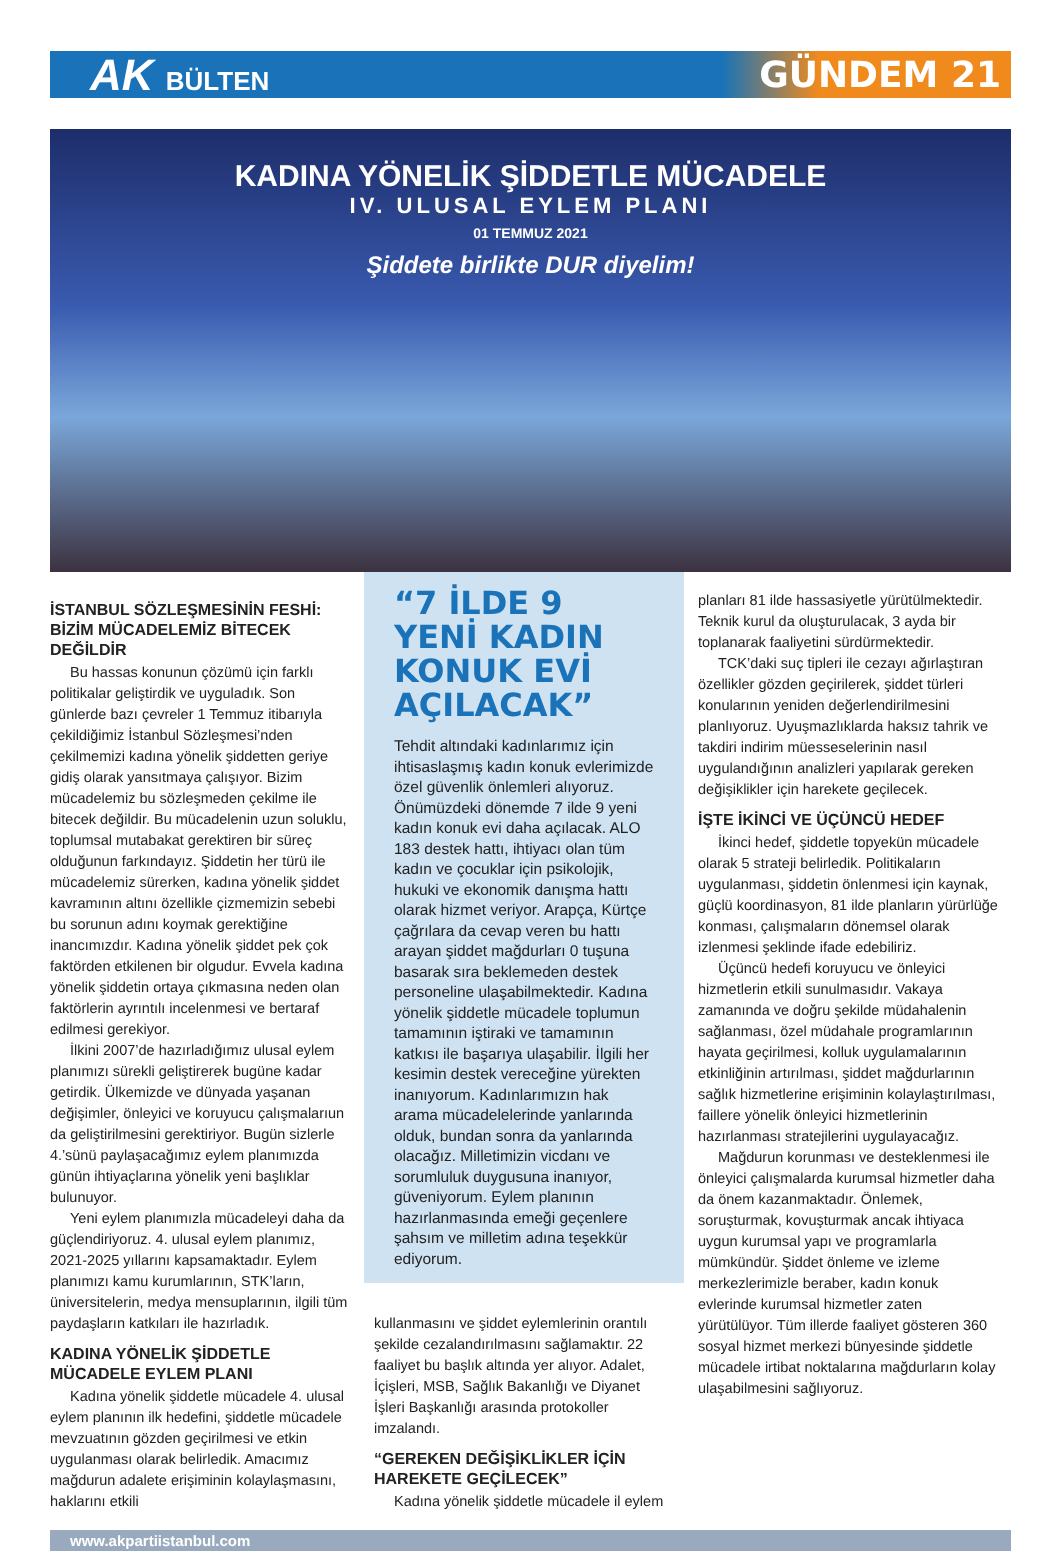AK BÜLTEN
GÜNDEM 21
KADINA YÖNELİK ŞİDDETLE MÜCADELE
IV. ULUSAL EYLEM PLANI
01 TEMMUZ 2021
Şiddete birlikte DUR diyelim!
İSTANBUL SÖZLEŞMESİNİN FESHİ: BİZİM MÜCADELEMİZ BİTECEK DEĞİLDİR
Bu hassas konunun çözümü için farklı politikalar geliştirdik ve uyguladık. Son günlerde bazı çevreler 1 Temmuz itibarıyla çekildiğimiz İstanbul Sözleşmesi’nden çekilmemizi kadına yönelik şiddetten geriye gidiş olarak yansıtmaya çalışıyor. Bizim mücadelemiz bu sözleşmeden çekilme ile bitecek değildir. Bu mücadelenin uzun soluklu, toplumsal mutabakat gerektiren bir süreç olduğunun farkındayız. Şiddetin her türü ile mücadelemiz sürerken, kadına yönelik şiddet kavramının altını özellikle çizmemizin sebebi bu sorunun adını koymak gerektiğine inancımızdır. Kadına yönelik şiddet pek çok faktörden etkilenen bir olgudur. Evvela kadına yönelik şiddetin ortaya çıkmasına neden olan faktörlerin ayrıntılı incelenmesi ve bertaraf edilmesi gerekiyor.
İlkini 2007’de hazırladığımız ulusal eylem planımızı sürekli geliştirerek bugüne kadar getirdik. Ülkemizde ve dünyada yaşanan değişimler, önleyici ve koruyucu çalışmalarıun da geliştirilmesini gerektiriyor. Bugün sizlerle 4.’sünü paylaşacağımız eylem planımızda günün ihtiyaçlarına yönelik yeni başlıklar bulunuyor.
Yeni eylem planımızla mücadeleyi daha da güçlendiriyoruz. 4. ulusal eylem planımız, 2021-2025 yıllarını kapsamaktadır. Eylem planımızı kamu kurumlarının, STK’ların, üniversitelerin, medya mensuplarının, ilgili tüm paydaşların katkıları ile hazırladık.
KADINA YÖNELİK ŞİDDETLE MÜCADELE EYLEM PLANI
Kadına yönelik şiddetle mücadele 4. ulusal eylem planının ilk hedefini, şiddetle mücadele mevzuatının gözden geçirilmesi ve etkin uygulanması olarak belirledik. Amacımız mağdurun adalete erişiminin kolaylaşmasını, haklarını etkili
“7 İLDE 9 YENİ KADIN KONUK EVİ AÇILACAK”
Tehdit altındaki kadınlarımız için ihtisaslaşmış kadın konuk evlerimizde özel güvenlik önlemleri alıyoruz. Önümüzdeki dönemde 7 ilde 9 yeni kadın konuk evi daha açılacak. ALO 183 destek hattı, ihtiyacı olan tüm kadın ve çocuklar için psikolojik, hukuki ve ekonomik danışma hattı olarak hizmet veriyor. Arapça, Kürtçe çağrılara da cevap veren bu hattı arayan şiddet mağdurları 0 tuşuna basarak sıra beklemeden destek personeline ulaşabilmektedir. Kadına yönelik şiddetle mücadele toplumun tamamının iştiraki ve tamamının katkısı ile başarıya ulaşabilir. İlgili her kesimin destek vereceğine yürekten inanıyorum. Kadınlarımızın hak arama mücadelelerinde yanlarında olduk, bundan sonra da yanlarında olacağız. Milletimizin vicdanı ve sorumluluk duygusuna inanıyor, güveniyorum. Eylem planının hazırlanmasında emeği geçenlere şahsım ve milletim adına teşekkür ediyorum.
kullanmasını ve şiddet eylemlerinin orantılı şekilde cezalandırılmasını sağlamaktır. 22 faaliyet bu başlık altında yer alıyor. Adalet, İçişleri, MSB, Sağlık Bakanlığı ve Diyanet İşleri Başkanlığı arasında protokoller imzalandı.
“GEREKEN DEĞİŞİKLİKLER İÇİN HAREKETE GEÇİLECEK”
Kadına yönelik şiddetle mücadele il eylem
planları 81 ilde hassasiyetle yürütülmektedir. Teknik kurul da oluşturulacak, 3 ayda bir toplanarak faaliyetini sürdürmektedir.
TCK’daki suç tipleri ile cezayı ağırlaştıran özellikler gözden geçirilerek, şiddet türleri konularının yeniden değerlendirilmesini planlıyoruz. Uyuşmazlıklarda haksız tahrik ve takdiri indirim müesseselerinin nasıl uygulandığının analizleri yapılarak gereken değişiklikler için harekete geçilecek.
İŞTE İKİNCİ VE ÜÇÜNCÜ HEDEF
İkinci hedef, şiddetle topyekün mücadele olarak 5 strateji belirledik. Politikaların uygulanması, şiddetin önlenmesi için kaynak, güçlü koordinasyon, 81 ilde planların yürürlüğe konması, çalışmaların dönemsel olarak izlenmesi şeklinde ifade edebiliriz.
Üçüncü hedefi koruyucu ve önleyici hizmetlerin etkili sunulmasıdır. Vakaya zamanında ve doğru şekilde müdahalenin sağlanması, özel müdahale programlarının hayata geçirilmesi, kolluk uygulamalarının etkinliğinin artırılması, şiddet mağdurlarının sağlık hizmetlerine erişiminin kolaylaştırılması, faillere yönelik önleyici hizmetlerinin hazırlanması stratejilerini uygulayacağız.
Mağdurun korunması ve desteklenmesi ile önleyici çalışmalarda kurumsal hizmetler daha da önem kazanmaktadır. Önlemek, soruşturmak, kovuşturmak ancak ihtiyaca uygun kurumsal yapı ve programlarla mümkündür. Şiddet önleme ve izleme merkezlerimizle beraber, kadın konuk evlerinde kurumsal hizmetler zaten yürütülüyor. Tüm illerde faaliyet gösteren 360 sosyal hizmet merkezi bünyesinde şiddetle mücadele irtibat noktalarına mağdurların kolay ulaşabilmesini sağlıyoruz.
www.akpartiistanbul.com